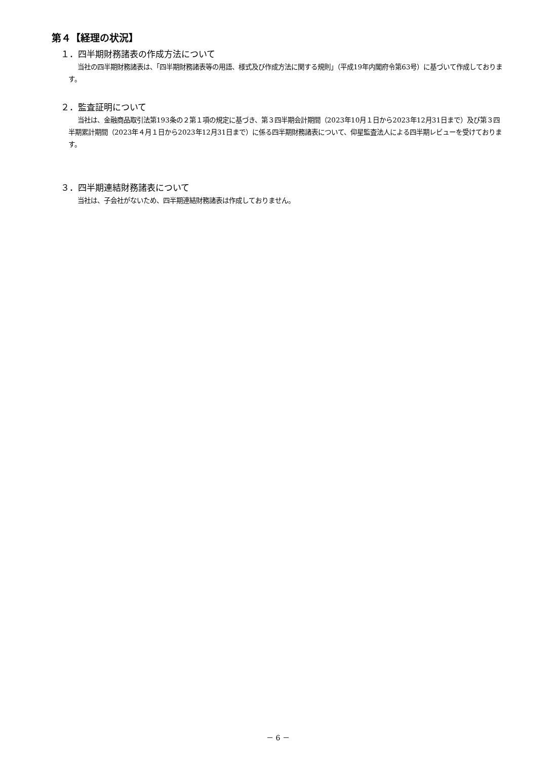第４【経理の状況】
１．四半期財務諸表の作成方法について
当社の四半期財務諸表は、「四半期財務諸表等の用語、様式及び作成方法に関する規則」（平成19年内閣府令第63号）に基づいて作成しております。
２．監査証明について
当社は、金融商品取引法第193条の２第１項の規定に基づき、第３四半期会計期間（2023年10月１日から2023年12月31日まで）及び第３四半期累計期間（2023年４月１日から2023年12月31日まで）に係る四半期財務諸表について、仰星監査法人による四半期レビューを受けております。
３．四半期連結財務諸表について
当社は、子会社がないため、四半期連結財務諸表は作成しておりません。
－ 6 －